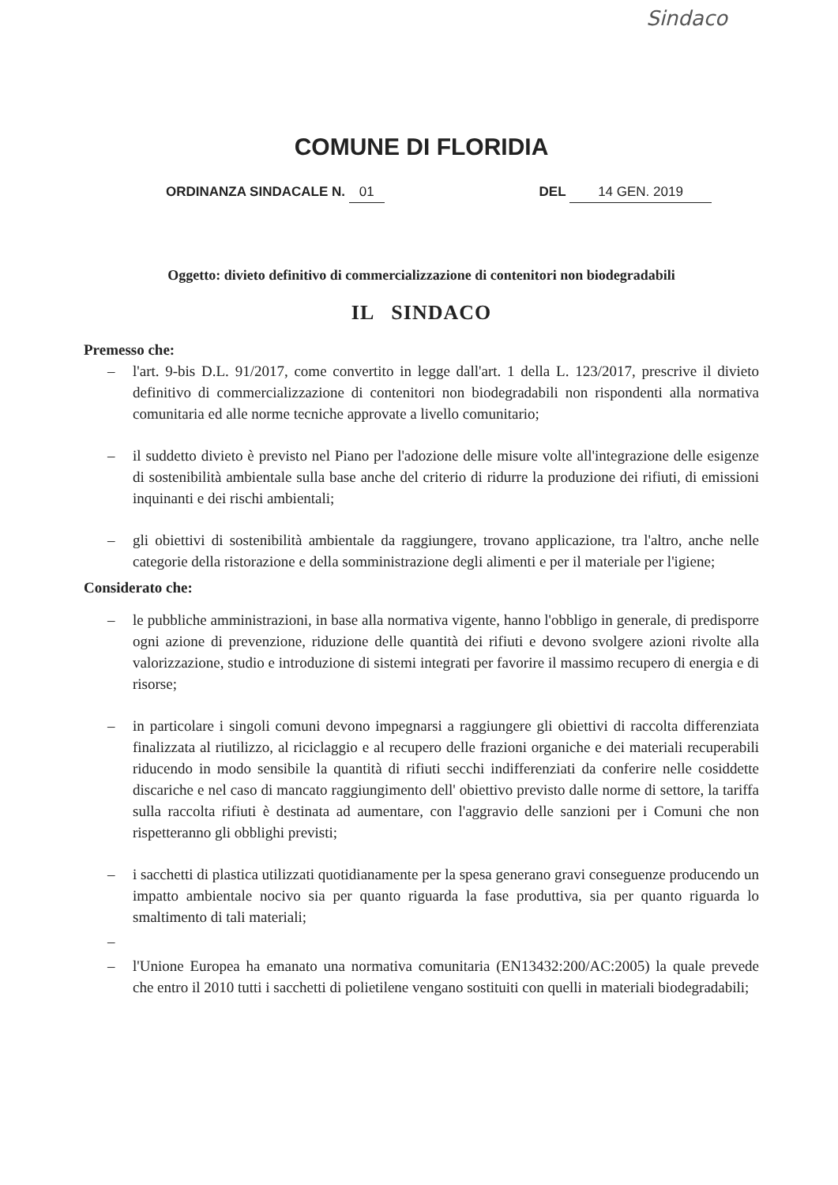Sindaco
COMUNE DI FLORIDIA
ORDINANZA SINDACALE N. 01 DEL 14 GEN. 2019
Oggetto: divieto definitivo di commercializzazione di contenitori non biodegradabili
IL SINDACO
Premesso che:
– l'art. 9-bis D.L. 91/2017, come convertito in legge dall'art. 1 della L. 123/2017, prescrive il divieto definitivo di commercializzazione di contenitori non biodegradabili non rispondenti alla normativa comunitaria ed alle norme tecniche approvate a livello comunitario;
– il suddetto divieto è previsto nel Piano per l'adozione delle misure volte all'integrazione delle esigenze di sostenibilità ambientale sulla base anche del criterio di ridurre la produzione dei rifiuti, di emissioni inquinanti e dei rischi ambientali;
– gli obiettivi di sostenibilità ambientale da raggiungere, trovano applicazione, tra l'altro, anche nelle categorie della ristorazione e della somministrazione degli alimenti e per il materiale per l'igiene;
Considerato che:
– le pubbliche amministrazioni, in base alla normativa vigente, hanno l'obbligo in generale, di predisporre ogni azione di prevenzione, riduzione delle quantità dei rifiuti e devono svolgere azioni rivolte alla valorizzazione, studio e introduzione di sistemi integrati per favorire il massimo recupero di energia e di risorse;
– in particolare i singoli comuni devono impegnarsi a raggiungere gli obiettivi di raccolta differenziata finalizzata al riutilizzo, al riciclaggio e al recupero delle frazioni organiche e dei materiali recuperabili riducendo in modo sensibile la quantità di rifiuti secchi indifferenziati da conferire nelle cosiddette discariche e nel caso di mancato raggiungimento dell' obiettivo previsto dalle norme di settore, la tariffa sulla raccolta rifiuti è destinata ad aumentare, con l'aggravio delle sanzioni per i Comuni che non rispetteranno gli obblighi previsti;
– i sacchetti di plastica utilizzati quotidianamente per la spesa generano gravi conseguenze producendo un impatto ambientale nocivo sia per quanto riguarda la fase produttiva, sia per quanto riguarda lo smaltimento di tali materiali;
–
– l'Unione Europea ha emanato una normativa comunitaria (EN13432:200/AC:2005) la quale prevede che entro il 2010 tutti i sacchetti di polietilene vengano sostituiti con quelli in materiali biodegradabili;